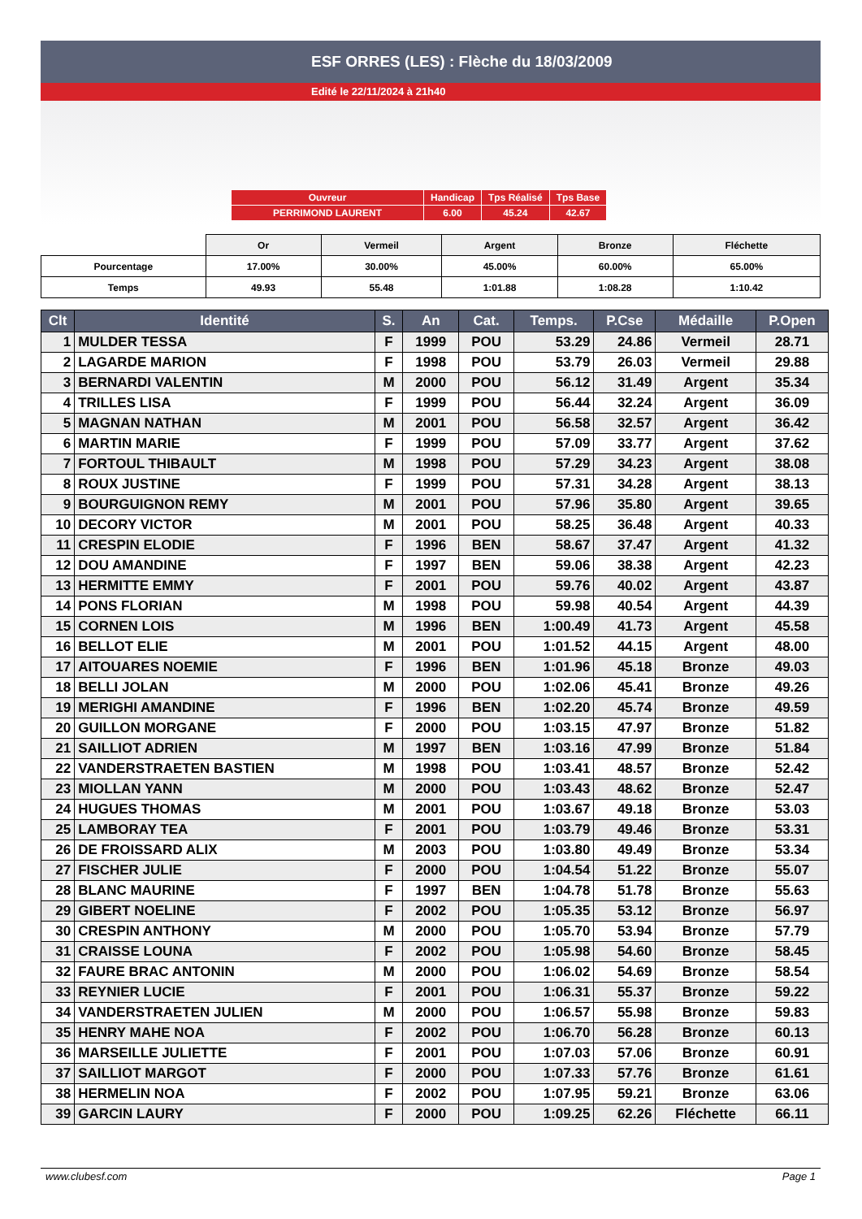ESF ORRES (LES) : Flèche du 18/03/2009
Edité le 22/11/2024 à 21h40
| Ouvreur | Handicap | Tps Réalisé | Tps Base |
| PERRIMOND LAURENT | 6.00 | 45.24 | 42.67 |
| | Or | Vermeil | Argent | Bronze | Fléchette |
| Pourcentage | 17.00% | 30.00% | 45.00% | 60.00% | 65.00% |
| Temps | 49.93 | 55.48 | 1:01.88 | 1:08.28 | 1:10.42 |
| Clt | Identité | S. | An | Cat. | Temps. | P.Cse | Médaille | P.Open |
| --- | --- | --- | --- | --- | --- | --- | --- | --- |
| 1 | MULDER TESSA | F | 1999 | POU | 53.29 | 24.86 | Vermeil | 28.71 |
| 2 | LAGARDE MARION | F | 1998 | POU | 53.79 | 26.03 | Vermeil | 29.88 |
| 3 | BERNARDI VALENTIN | M | 2000 | POU | 56.12 | 31.49 | Argent | 35.34 |
| 4 | TRILLES LISA | F | 1999 | POU | 56.44 | 32.24 | Argent | 36.09 |
| 5 | MAGNAN NATHAN | M | 2001 | POU | 56.58 | 32.57 | Argent | 36.42 |
| 6 | MARTIN MARIE | F | 1999 | POU | 57.09 | 33.77 | Argent | 37.62 |
| 7 | FORTOUL THIBAULT | M | 1998 | POU | 57.29 | 34.23 | Argent | 38.08 |
| 8 | ROUX JUSTINE | F | 1999 | POU | 57.31 | 34.28 | Argent | 38.13 |
| 9 | BOURGUIGNON REMY | M | 2001 | POU | 57.96 | 35.80 | Argent | 39.65 |
| 10 | DECORY VICTOR | M | 2001 | POU | 58.25 | 36.48 | Argent | 40.33 |
| 11 | CRESPIN ELODIE | F | 1996 | BEN | 58.67 | 37.47 | Argent | 41.32 |
| 12 | DOU AMANDINE | F | 1997 | BEN | 59.06 | 38.38 | Argent | 42.23 |
| 13 | HERMITTE EMMY | F | 2001 | POU | 59.76 | 40.02 | Argent | 43.87 |
| 14 | PONS FLORIAN | M | 1998 | POU | 59.98 | 40.54 | Argent | 44.39 |
| 15 | CORNEN LOIS | M | 1996 | BEN | 1:00.49 | 41.73 | Argent | 45.58 |
| 16 | BELLOT ELIE | M | 2001 | POU | 1:01.52 | 44.15 | Argent | 48.00 |
| 17 | AITOUARES NOEMIE | F | 1996 | BEN | 1:01.96 | 45.18 | Bronze | 49.03 |
| 18 | BELLI JOLAN | M | 2000 | POU | 1:02.06 | 45.41 | Bronze | 49.26 |
| 19 | MERIGHI AMANDINE | F | 1996 | BEN | 1:02.20 | 45.74 | Bronze | 49.59 |
| 20 | GUILLON MORGANE | F | 2000 | POU | 1:03.15 | 47.97 | Bronze | 51.82 |
| 21 | SAILLIOT ADRIEN | M | 1997 | BEN | 1:03.16 | 47.99 | Bronze | 51.84 |
| 22 | VANDERSTRAETEN BASTIEN | M | 1998 | POU | 1:03.41 | 48.57 | Bronze | 52.42 |
| 23 | MIOLLAN YANN | M | 2000 | POU | 1:03.43 | 48.62 | Bronze | 52.47 |
| 24 | HUGUES THOMAS | M | 2001 | POU | 1:03.67 | 49.18 | Bronze | 53.03 |
| 25 | LAMBORAY TEA | F | 2001 | POU | 1:03.79 | 49.46 | Bronze | 53.31 |
| 26 | DE FROISSARD ALIX | M | 2003 | POU | 1:03.80 | 49.49 | Bronze | 53.34 |
| 27 | FISCHER JULIE | F | 2000 | POU | 1:04.54 | 51.22 | Bronze | 55.07 |
| 28 | BLANC MAURINE | F | 1997 | BEN | 1:04.78 | 51.78 | Bronze | 55.63 |
| 29 | GIBERT NOELINE | F | 2002 | POU | 1:05.35 | 53.12 | Bronze | 56.97 |
| 30 | CRESPIN ANTHONY | M | 2000 | POU | 1:05.70 | 53.94 | Bronze | 57.79 |
| 31 | CRAISSE LOUNA | F | 2002 | POU | 1:05.98 | 54.60 | Bronze | 58.45 |
| 32 | FAURE BRAC ANTONIN | M | 2000 | POU | 1:06.02 | 54.69 | Bronze | 58.54 |
| 33 | REYNIER LUCIE | F | 2001 | POU | 1:06.31 | 55.37 | Bronze | 59.22 |
| 34 | VANDERSTRAETEN JULIEN | M | 2000 | POU | 1:06.57 | 55.98 | Bronze | 59.83 |
| 35 | HENRY MAHE NOA | F | 2002 | POU | 1:06.70 | 56.28 | Bronze | 60.13 |
| 36 | MARSEILLE JULIETTE | F | 2001 | POU | 1:07.03 | 57.06 | Bronze | 60.91 |
| 37 | SAILLIOT MARGOT | F | 2000 | POU | 1:07.33 | 57.76 | Bronze | 61.61 |
| 38 | HERMELIN NOA | F | 2002 | POU | 1:07.95 | 59.21 | Bronze | 63.06 |
| 39 | GARCIN LAURY | F | 2000 | POU | 1:09.25 | 62.26 | Fléchette | 66.11 |
www.clubesf.com Page 1